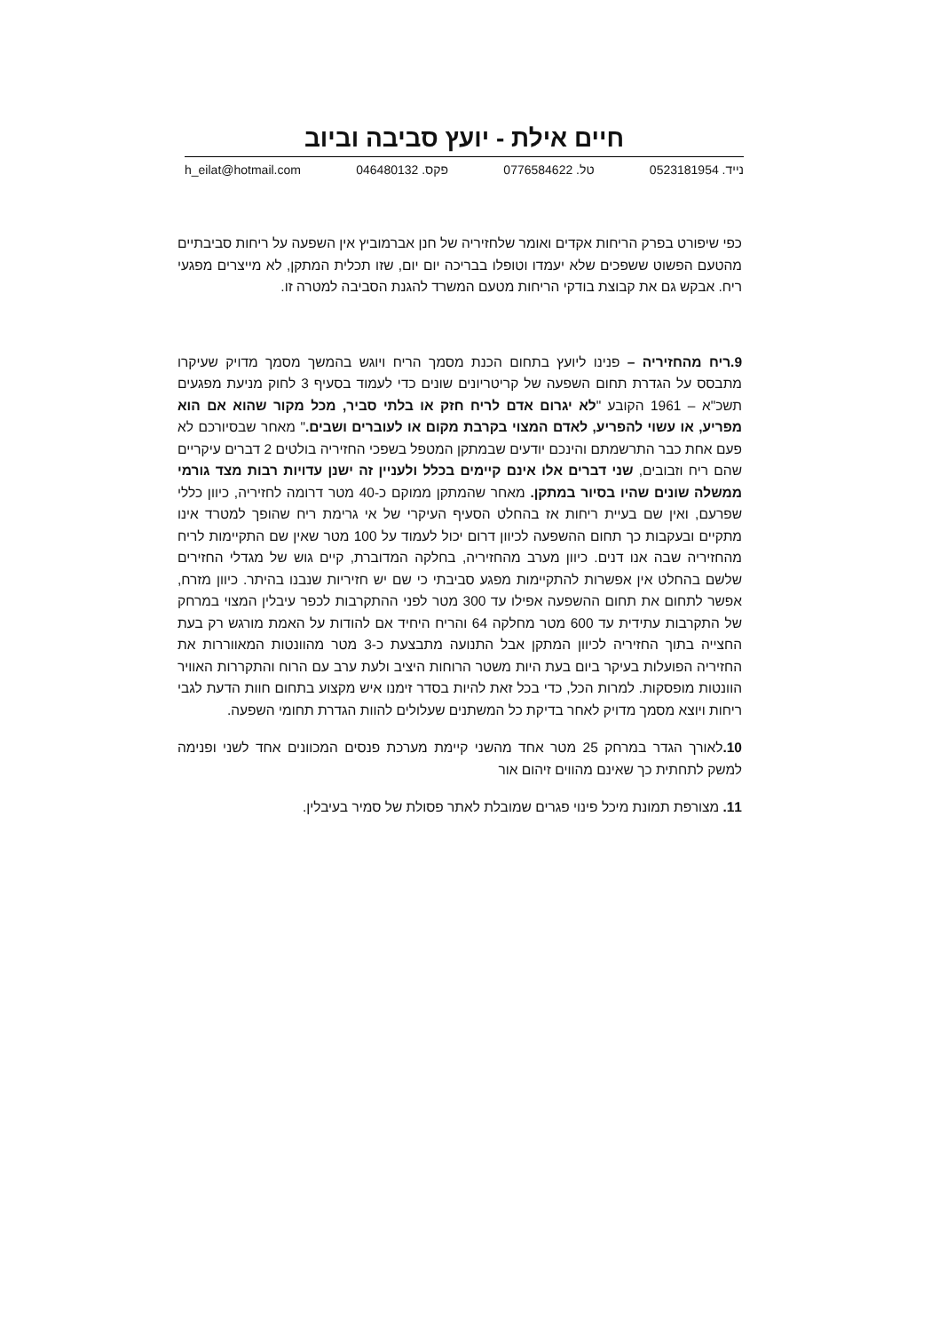חיים אילת - יועץ סביבה וביוב
נייד. 0523181954 טל. 0776584622 פקס. 046480132 h_eilat@hotmail.com
כפי שיפורט בפרק הריחות אקדים ואומר שלחזיריה של חנן אברמוביץ אין השפעה על ריחות סביבתיים מהטעם הפשוט ששפכים שלא יעמדו וטופלו בבריכה יום יום, שזו תכלית המתקן, לא מייצרים מפגעי ריח. אבקש גם את קבוצת בודקי הריחות מטעם המשרד להגנת הסביבה למטרה זו.
9.ריח מהחזיריה – פנינו ליועץ בתחום הכנת מסמך הריח ויוגש בהמשך מסמך מדויק שעיקרו מתבסס על הגדרת תחום השפעה של קריטריונים שונים כדי לעמוד בסעיף 3 לחוק מניעת מפגעים תשכ"א – 1961 הקובע "לא יגרום אדם לריח חזק או בלתי סביר, מכל מקור שהוא אם הוא מפריע, או עשוי להפריע, לאדם המצוי בקרבת מקום או לעוברים ושבים." מאחר שבסיורכם לא פעם אחת כבר התרשמתם והינכם יודעים שבמתקן המטפל בשפכי החזיריה בולטים 2 דברים עיקריים שהם ריח וזבובים, שני דברים אלו אינם קיימים בכלל ולעניין זה ישנן עדויות רבות מצד גורמי ממשלה שונים שהיו בסיור במתקן. מאחר שהמתקן ממוקם כ-40 מטר דרומה לחזיריה, כיוון כללי שפרעם, ואין שם בעיית ריחות אז בהחלט הסעיף העיקרי של אי גרימת ריח שהופך למטרד אינו מתקיים ובעקבות כך תחום ההשפעה לכיוון דרום יכול לעמוד על 100 מטר שאין שם התקיימות לריח מהחזיריה שבה אנו דנים. כיוון מערב מהחזיריה, בחלקה המדוברת, קיים גוש של מגדלי החזירים שלשם בהחלט אין אפשרות להתקיימות מפגע סביבתי כי שם יש חזיריות שנבנו בהיתר. כיוון מזרח, אפשר לתחום את תחום ההשפעה אפילו עד 300 מטר לפני ההתקרבות לכפר עיבלין המצוי במרחק של התקרבות עתידית עד 600 מטר מחלקה 64 והריח היחיד אם להודות על האמת מורגש רק בעת החצייה בתוך החזיריה לכיוון המתקן אבל התנועה מתבצעת כ-3 מטר מהוונטות המאווררות את החזיריה הפועלות בעיקר ביום בעת היות משטר הרוחות היציב ולעת ערב עם הרוח והתקררות האוויר הוונטות מופסקות. למרות הכל, כדי בכל זאת להיות בסדר זימנו איש מקצוע בתחום חוות הדעת לגבי ריחות ויוצא מסמך מדויק לאחר בדיקת כל המשתנים שעלולים להוות הגדרת תחומי השפעה.
10. לאורך הגדר במרחק 25 מטר אחד מהשני קיימת מערכת פנסים המכוונים אחד לשני ופנימה למשק לתחתית כך שאינם מהווים זיהום אור
11. מצורפת תמונת מיכל פינוי פגרים שמובלת לאתר פסולת של סמיר בעיבלין.